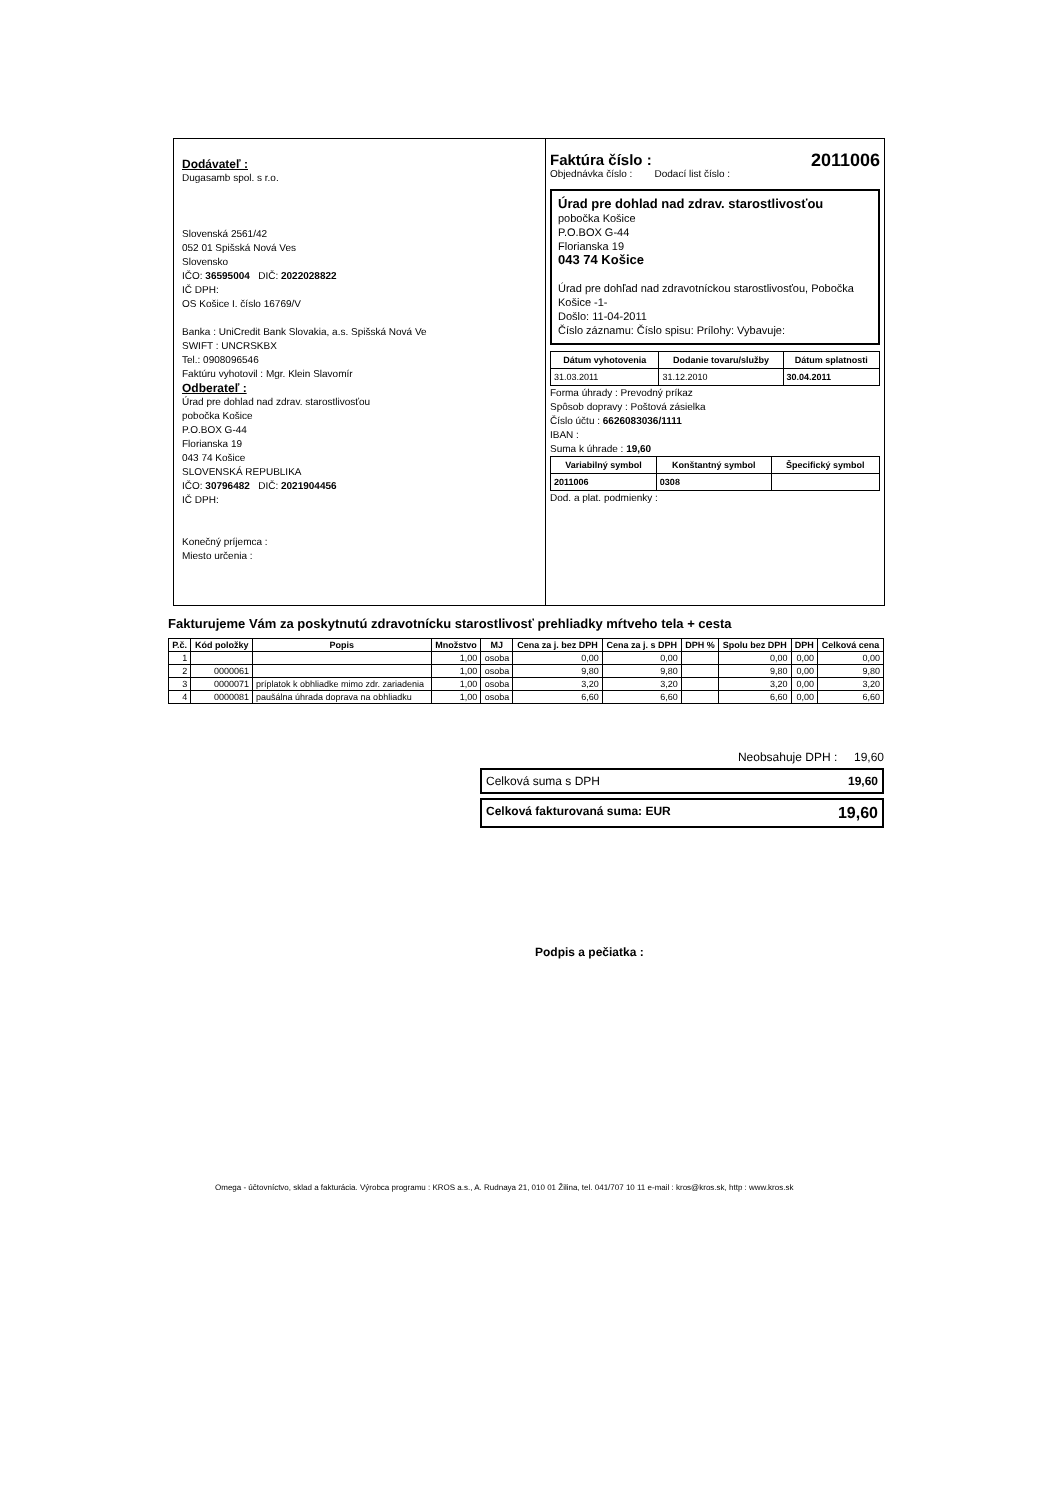Dodávateľ :
Dugasamb spol. s r.o.
Slovenská 2561/42
052 01 Spišská Nová Ves
Slovensko
IČO: 36595004 DIČ: 2022028822
IČ DPH:
OS Košice I. číslo 16769/V
Banka : UniCredit Bank Slovakia, a.s. Spišská Nová Ve
SWIFT : UNCRSKBX
Tel.: 0908096546
Faktúru vyhotovil : Mgr. Klein Slavomír
Odberateľ :
Úrad pre dohlad nad zdrav. starostlivosťou
pobočka Košice
P.O.BOX G-44
Florianska 19
043 74 Košice
SLOVENSKÁ REPUBLIKA
IČO: 30796482 DIČ: 2021904456
IČ DPH:
Konečný príjemca :
Miesto určenia :
Faktúra číslo : 2011006
Objednávka číslo : Dodací list číslo :
Úrad pre dohlad nad zdrav. starostlivosťou
pobočka Košice
P.O.BOX G-44
Florianska 19
043 74 Košice
Úrad pre dohľad nad zdravotníckou starostlivosťou, Pobočka Košice -1-
Došlo: 11-04-2011
Číslo záznamu: Číslo spisu: Prílohy: Vybavuje:
| Dátum vyhotovenia | Dodanie tovaru/služby | Dátum splatnosti |
| --- | --- | --- |
| 31.03.2011 | 31.12.2010 | 30.04.2011 |
Forma úhrady : Prevodný príkaz
Spôsob dopravy : Poštová zásielka
Číslo účtu : 6626083036/1111
IBAN :
Suma k úhrade : 19,60
| Variabilný symbol | Konštantný symbol | Špecifický symbol |
| --- | --- | --- |
| 2011006 | 0308 | |
Dod. a plat. podmienky :
Fakturujeme Vám za poskytnutú zdravotnícku starostlivosť prehliadky mŕtveho tela + cesta
| P.č. | Kód položky | Popis | Množstvo | MJ | Cena za j. bez DPH | Cena za j. s DPH | DPH % | Spolu bez DPH | DPH | Celková cena |
| --- | --- | --- | --- | --- | --- | --- | --- | --- | --- | --- |
| 1 | | | 1,00 | osoba | 0,00 | 0,00 | | 0,00 | 0,00 | 0,00 |
| 2 | 0000061 | | 1,00 | osoba | 9,80 | 9,80 | | 9,80 | 0,00 | 9,80 |
| 3 | 0000071 | príplatok k obhliadke mimo zdr. zariadenia | 1,00 | osoba | 3,20 | 3,20 | | 3,20 | 0,00 | 3,20 |
| 4 | 0000081 | paušálna úhrada doprava na obhliadku | 1,00 | osoba | 6,60 | 6,60 | | 6,60 | 0,00 | 6,60 |
Neobsahuje DPH : 19,60
Celková suma s DPH 19,60
Celková fakturovaná suma: EUR 19,60
Podpis a pečiatka :
Omega - účtovníctvo, sklad a fakturácia. Výrobca programu : KROS a.s., A. Rudnaya 21, 010 01 Žilina, tel. 041/707 10 11 e-mail : kros@kros.sk, http : www.kros.sk